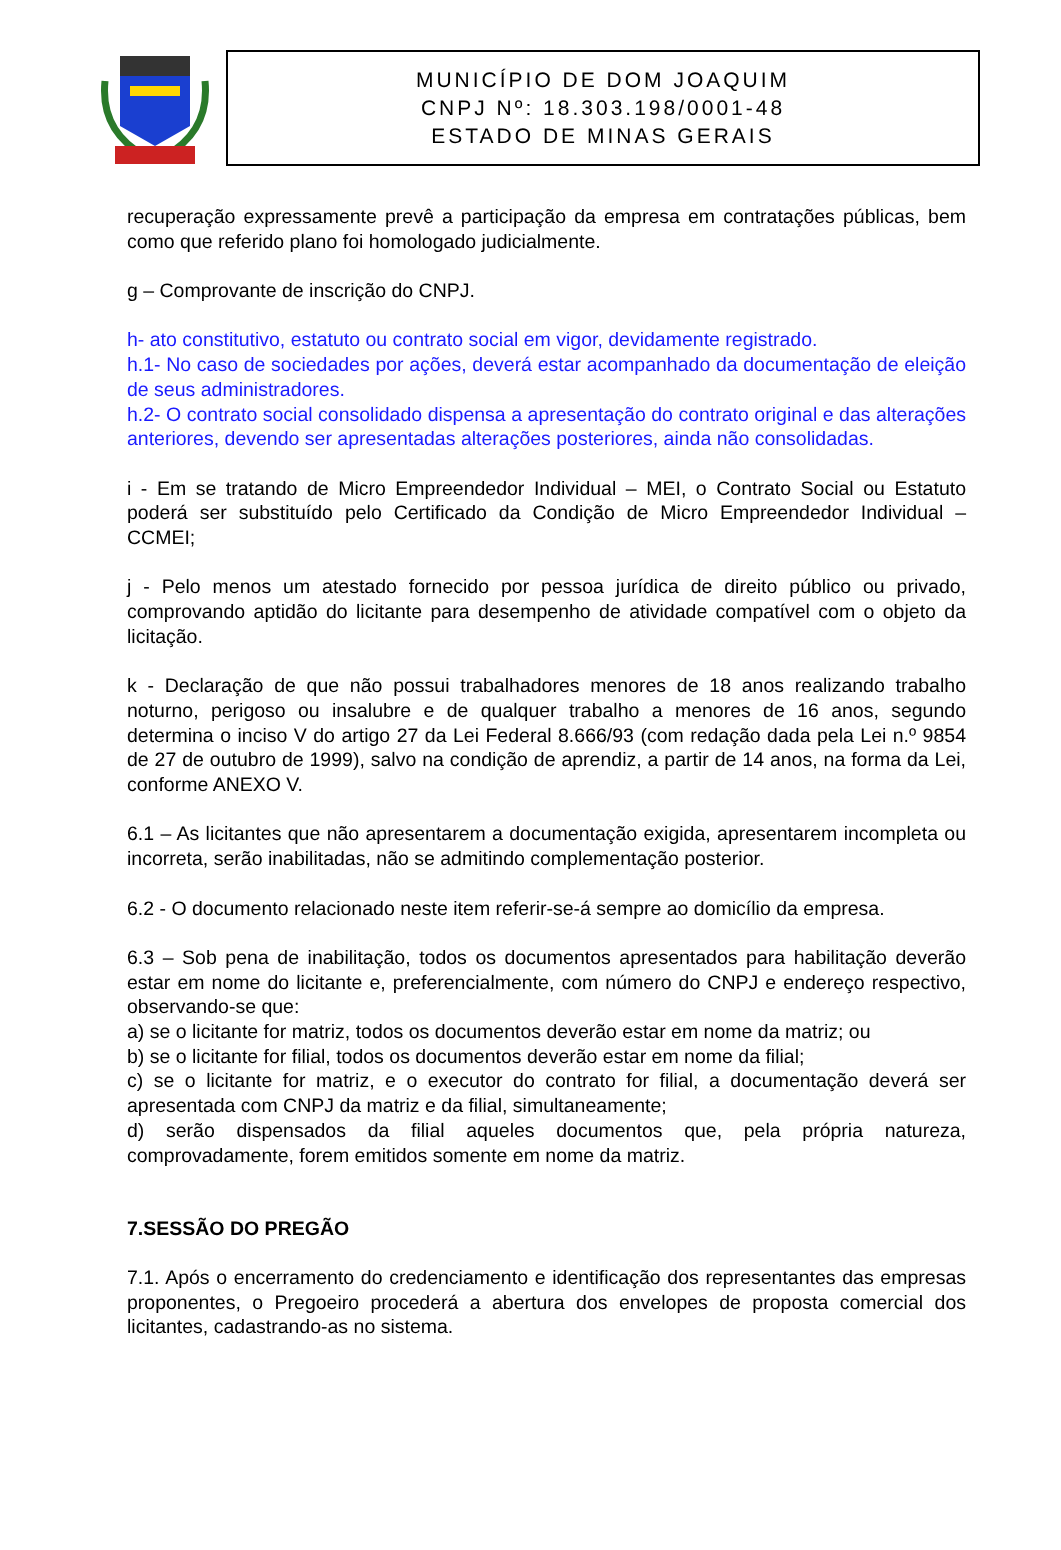MUNICÍPIO DE DOM JOAQUIM
CNPJ Nº: 18.303.198/0001-48
ESTADO DE MINAS GERAIS
recuperação expressamente prevê a participação da empresa em contratações públicas, bem como que referido plano foi homologado judicialmente.
g – Comprovante de inscrição do CNPJ.
h- ato constitutivo, estatuto ou contrato social em vigor, devidamente registrado.
h.1- No caso de sociedades por ações, deverá estar acompanhado da documentação de eleição de seus administradores.
h.2- O contrato social consolidado dispensa a apresentação do contrato original e das alterações anteriores, devendo ser apresentadas alterações posteriores, ainda não consolidadas.
i - Em se tratando de Micro Empreendedor Individual – MEI, o Contrato Social ou Estatuto poderá ser substituído pelo Certificado da Condição de Micro Empreendedor Individual – CCMEI;
j - Pelo menos um atestado fornecido por pessoa jurídica de direito público ou privado, comprovando aptidão do licitante para desempenho de atividade compatível com o objeto da licitação.
k - Declaração de que não possui trabalhadores menores de 18 anos realizando trabalho noturno, perigoso ou insalubre e de qualquer trabalho a menores de 16 anos, segundo determina o inciso V do artigo 27 da Lei Federal 8.666/93 (com redação dada pela Lei n.º 9854 de 27 de outubro de 1999), salvo na condição de aprendiz, a partir de 14 anos, na forma da Lei, conforme ANEXO V.
6.1 – As licitantes que não apresentarem a documentação exigida, apresentarem incompleta ou incorreta, serão inabilitadas, não se admitindo complementação posterior.
6.2 - O documento relacionado neste item referir-se-á sempre ao domicílio da empresa.
6.3 – Sob pena de inabilitação, todos os documentos apresentados para habilitação deverão estar em nome do licitante e, preferencialmente, com número do CNPJ e endereço respectivo, observando-se que:
a) se o licitante for matriz, todos os documentos deverão estar em nome da matriz; ou
b) se o licitante for filial, todos os documentos deverão estar em nome da filial;
c) se o licitante for matriz, e o executor do contrato for filial, a documentação deverá ser apresentada com CNPJ da matriz e da filial, simultaneamente;
d) serão dispensados da filial aqueles documentos que, pela própria natureza, comprovadamente, forem emitidos somente em nome da matriz.
7.SESSÃO DO PREGÃO
7.1. Após o encerramento do credenciamento e identificação dos representantes das empresas proponentes, o Pregoeiro procederá a abertura dos envelopes de proposta comercial dos licitantes, cadastrando-as no sistema.